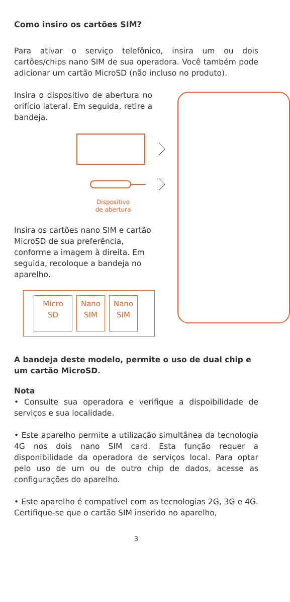Como insiro os cartões SIM?
Para ativar o serviço telefônico, insira um ou dois cartões/chips nano SIM de sua operadora. Você também pode adicionar um cartão MicroSD (não incluso no produto).
Insira o dispositivo de abertura no orifício lateral. Em seguida, retire a bandeja.
Dispositivo de abertura
Insira os cartões nano SIM e cartão MicroSD de sua preferência, conforme a imagem à direita. Em seguida, recoloque a bandeja no aparelho.
Micro
SD
Nano
SIM
Nano
SIM
A bandeja deste modelo, permite o uso de dual chip e um cartão MicroSD.
Nota
• Consulte sua operadora e verifique a dispoibilidade de serviços e sua localidade.
• Este aparelho permite a utilização simultânea da tecnologia 4G nos dois nano SIM card. Esta função requer a disponibilidade da operadora de serviços local. Para optar pelo uso de um ou de outro chip de dados, acesse as configurações do aparelho.
• Este aparelho é compatível com as tecnologias 2G, 3G e 4G. Certifique-se que o cartão SIM inserido no aparelho,
3